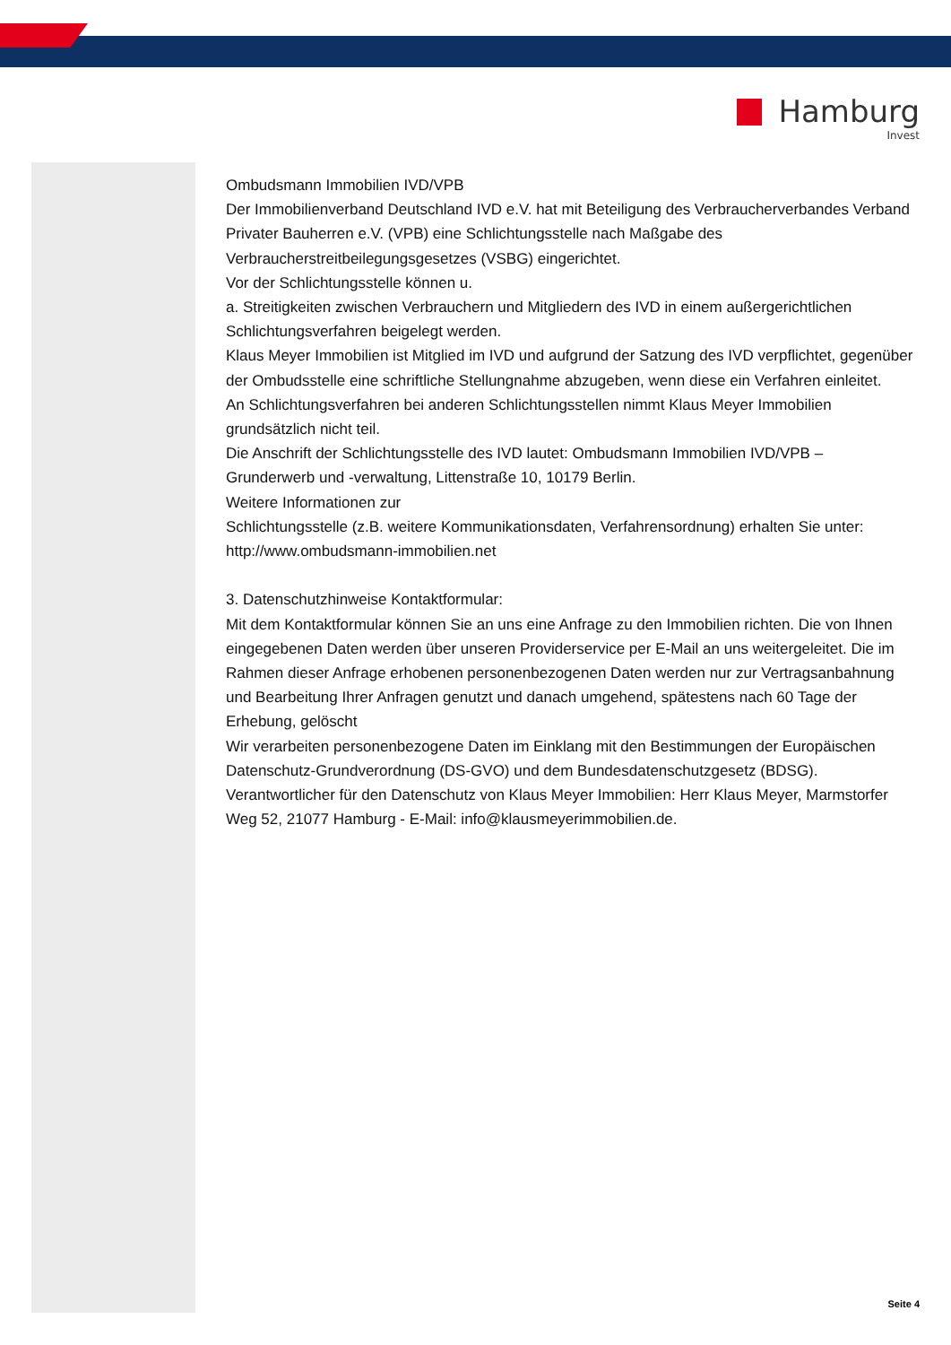Hamburg
Invest
Ombudsmann Immobilien IVD/VPB
Der Immobilienverband Deutschland IVD e.V. hat mit Beteiligung des Verbraucherverbandes Verband Privater Bauherren e.V. (VPB) eine Schlichtungsstelle nach Maßgabe des Verbraucherstreitbeilegungsgesetzes (VSBG) eingerichtet.
Vor der Schlichtungsstelle können u.
a. Streitigkeiten zwischen Verbrauchern und Mitgliedern des IVD in einem außergerichtlichen Schlichtungsverfahren beigelegt werden.
Klaus Meyer Immobilien ist Mitglied im IVD und aufgrund der Satzung des IVD verpflichtet, gegenüber der Ombudsstelle eine schriftliche Stellungnahme abzugeben, wenn diese ein Verfahren einleitet.
An Schlichtungsverfahren bei anderen Schlichtungsstellen nimmt Klaus Meyer Immobilien grundsätzlich nicht teil.
Die Anschrift der Schlichtungsstelle des IVD lautet: Ombudsmann Immobilien IVD/VPB – Grunderwerb und -verwaltung, Littenstraße 10, 10179 Berlin.
Weitere Informationen zur
Schlichtungsstelle (z.B. weitere Kommunikationsdaten, Verfahrensordnung) erhalten Sie unter: http://www.ombudsmann-immobilien.net
3. Datenschutzhinweise Kontaktformular:
Mit dem Kontaktformular können Sie an uns eine Anfrage zu den Immobilien richten. Die von Ihnen eingegebenen Daten werden über unseren Providerservice per E-Mail an uns weitergeleitet. Die im Rahmen dieser Anfrage erhobenen personenbezogenen Daten werden nur zur Vertragsanbahnung und Bearbeitung Ihrer Anfragen genutzt und danach umgehend, spätestens nach 60 Tage der Erhebung, gelöscht
Wir verarbeiten personenbezogene Daten im Einklang mit den Bestimmungen der Europäischen Datenschutz-Grundverordnung (DS-GVO) und dem Bundesdatenschutzgesetz (BDSG).
Verantwortlicher für den Datenschutz von Klaus Meyer Immobilien: Herr Klaus Meyer, Marmstorfer Weg 52, 21077 Hamburg - E-Mail: info@klausmeyerimmobilien.de.
Seite 4